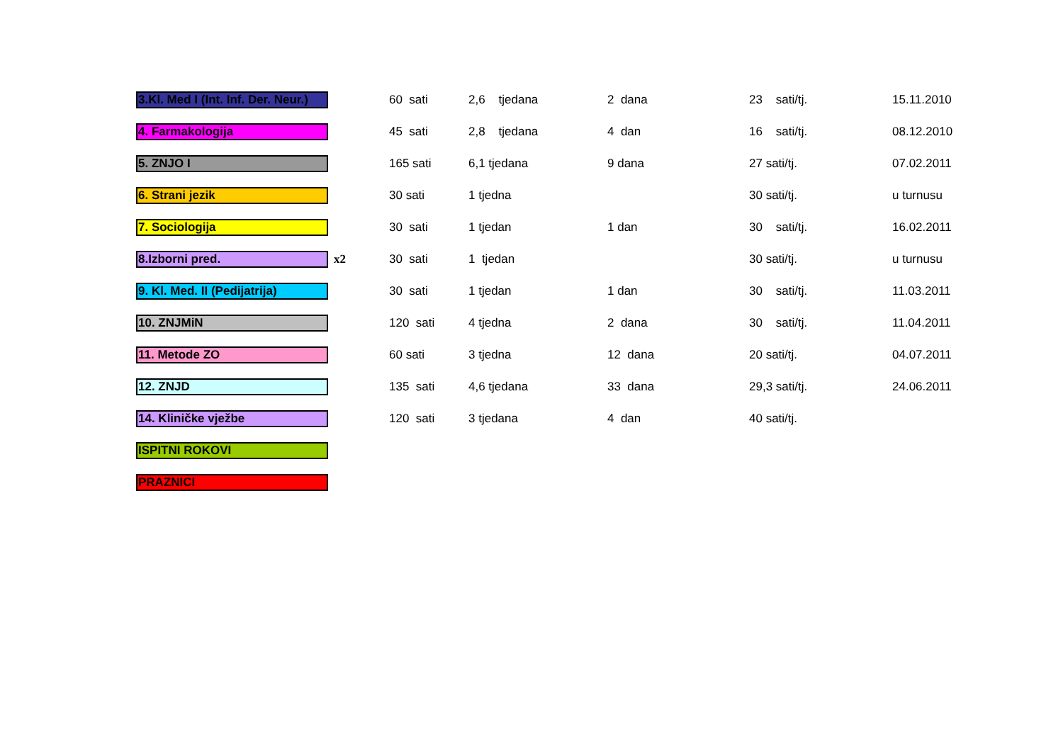| 3.Kl. Med I (Int. Inf. Der. Neur.) | | 60 sati | 2,6 tjedana | 2 dana | 23 sati/tj. | 15.11.2010 |
| 4. Farmakologija | | 45 sati | 2,8 tjedana | 4 dan | 16 sati/tj. | 08.12.2010 |
| 5. ZNJO I | | 165 sati | 6,1 tjedana | 9 dana | 27 sati/tj. | 07.02.2011 |
| 6. Strani jezik | | 30 sati | 1 tjedna | | 30 sati/tj. | u turnusu |
| 7. Sociologija | | 30 sati | 1 tjedan | 1 dan | 30 sati/tj. | 16.02.2011 |
| 8.Izborni pred. | x2 | 30 sati | 1 tjedan | | 30 sati/tj. | u turnusu |
| 9. Kl. Med. II (Pedijatrija) | | 30 sati | 1 tjedan | 1 dan | 30 sati/tj. | 11.03.2011 |
| 10. ZNJMiN | | 120 sati | 4 tjedna | 2 dana | 30 sati/tj. | 11.04.2011 |
| 11. Metode ZO | | 60 sati | 3 tjedna | 12 dana | 20 sati/tj. | 04.07.2011 |
| 12. ZNJD | | 135 sati | 4,6 tjedana | 33 dana | 29,3 sati/tj. | 24.06.2011 |
| 14. Kliničke vježbe | | 120 sati | 3 tjedana | 4 dan | 40 sati/tj. | |
| ISPITNI ROKOVI | | | | | | |
| PRAZNICI | | | | | | |